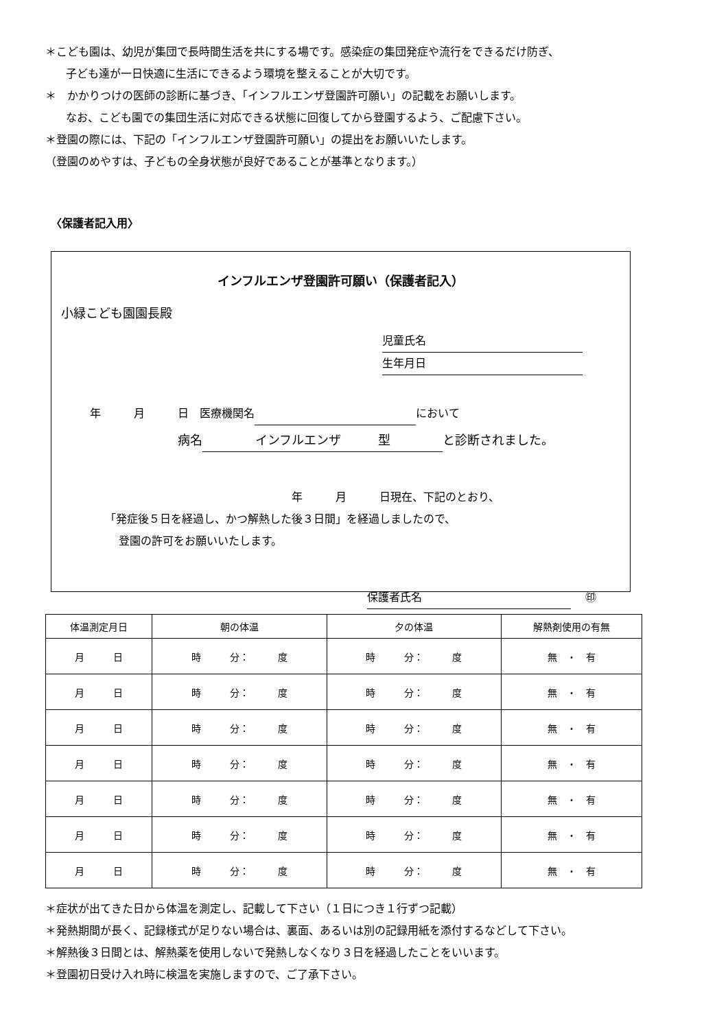＊こども園は、幼児が集団で長時間生活を共にする場です。感染症の集団発症や流行をできるだけ防ぎ、
子ども達が一日快適に生活にできるよう環境を整えることが大切です。
＊　かかりつけの医師の診断に基づき、「インフルエンザ登園許可願い」の記載をお願いします。
なお、こども園での集団生活に対応できる状態に回復してから登園するよう、ご配慮下さい。
＊登園の際には、下記の「インフルエンザ登園許可願い」の提出をお願いいたします。
（登園のめやすは、子どもの全身状態が良好であることが基準となります。）
〈保護者記入用〉
インフルエンザ登園許可願い（保護者記入）
小緑こども園園長殿
児童氏名
生年月日
年　　　月　　　日　医療機関名 において
病名 インフルエンザ　　　型 と診断されました。
年　　　月　　　日現在、下記のとおり、
「発症後５日を経過し、かつ解熱した後３日間」を経過しましたので、
登園の許可をお願いいたします。
保護者氏名　 ㊞
| 体温測定月日 | 朝の体温 | 夕の体温 | 解熱剤使用の有無 |
| --- | --- | --- | --- |
| 月 日 | 時 分： 度 | 時 分： 度 | 無 ・ 有 |
| 月 日 | 時 分： 度 | 時 分： 度 | 無 ・ 有 |
| 月 日 | 時 分： 度 | 時 分： 度 | 無 ・ 有 |
| 月 日 | 時 分： 度 | 時 分： 度 | 無 ・ 有 |
| 月 日 | 時 分： 度 | 時 分： 度 | 無 ・ 有 |
| 月 日 | 時 分： 度 | 時 分： 度 | 無 ・ 有 |
| 月 日 | 時 分： 度 | 時 分： 度 | 無 ・ 有 |
＊症状が出てきた日から体温を測定し、記載して下さい（１日につき１行ずつ記載）
＊発熱期間が長く、記録様式が足りない場合は、裏面、あるいは別の記録用紙を添付するなどして下さい。
＊解熱後３日間とは、解熱薬を使用しないで発熱しなくなり３日を経過したことをいいます。
＊登園初日受け入れ時に検温を実施しますので、ご了承下さい。